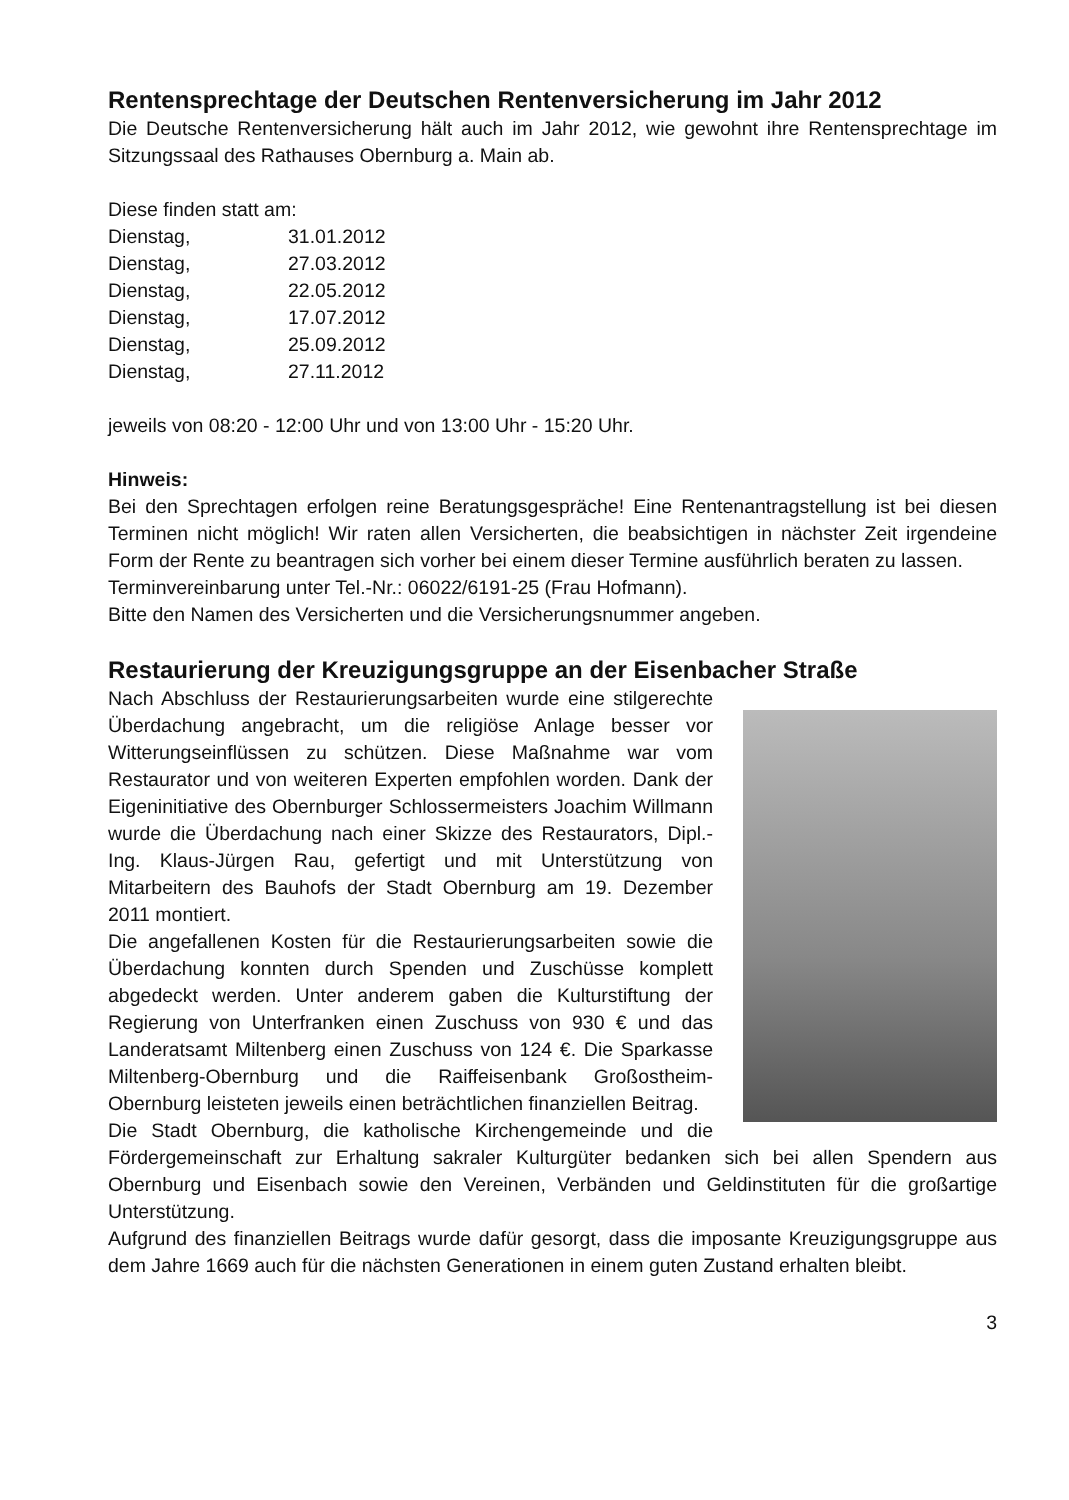Rentensprechtage der Deutschen Rentenversicherung im Jahr 2012
Die Deutsche Rentenversicherung hält auch im Jahr 2012, wie gewohnt ihre Rentensprechtage im Sitzungssaal des Rathauses Obernburg a. Main ab.
Diese finden statt am:
Dienstag, 31.01.2012
Dienstag, 27.03.2012
Dienstag, 22.05.2012
Dienstag, 17.07.2012
Dienstag, 25.09.2012
Dienstag, 27.11.2012
jeweils von 08:20 - 12:00 Uhr und von 13:00 Uhr - 15:20 Uhr.
Hinweis:
Bei den Sprechtagen erfolgen reine Beratungsgespräche! Eine Rentenantragstellung ist bei diesen Terminen nicht möglich! Wir raten allen Versicherten, die beabsichtigen in nächster Zeit irgendeine Form der Rente zu beantragen sich vorher bei einem dieser Termine ausführlich beraten zu lassen.
Terminvereinbarung unter Tel.-Nr.: 06022/6191-25 (Frau Hofmann).
Bitte den Namen des Versicherten und die Versicherungsnummer angeben.
Restaurierung der Kreuzigungsgruppe an der Eisenbacher Straße
Nach Abschluss der Restaurierungsarbeiten wurde eine stilgerechte Überdachung angebracht, um die religiöse Anlage besser vor Witterungseinflüssen zu schützen. Diese Maßnahme war vom Restaurator und von weiteren Experten empfohlen worden. Dank der Eigeninitiative des Obernburger Schlossermeisters Joachim Willmann wurde die Überdachung nach einer Skizze des Restaurators, Dipl.-Ing. Klaus-Jürgen Rau, gefertigt und mit Unterstützung von Mitarbeitern des Bauhofs der Stadt Obernburg am 19. Dezember 2011 montiert.
Die angefallenen Kosten für die Restaurierungsarbeiten sowie die Überdachung konnten durch Spenden und Zuschüsse komplett abgedeckt werden. Unter anderem gaben die Kulturstiftung der Regierung von Unterfranken einen Zuschuss von 930 € und das Landeratsamt Miltenberg einen Zuschuss von 124 €. Die Sparkasse Miltenberg-Obernburg und die Raiffeisenbank Großostheim-Obernburg leisteten jeweils einen beträchtlichen finanziellen Beitrag.
Die Stadt Obernburg, die katholische Kirchengemeinde und die Fördergemeinschaft zur Erhaltung sakraler Kulturgüter bedanken sich bei allen Spendern aus Obernburg und Eisenbach sowie den Vereinen, Verbänden und Geldinstituten für die großartige Unterstützung.
Aufgrund des finanziellen Beitrags wurde dafür gesorgt, dass die imposante Kreuzigungsgruppe aus dem Jahre 1669 auch für die nächsten Generationen in einem guten Zustand erhalten bleibt.
3